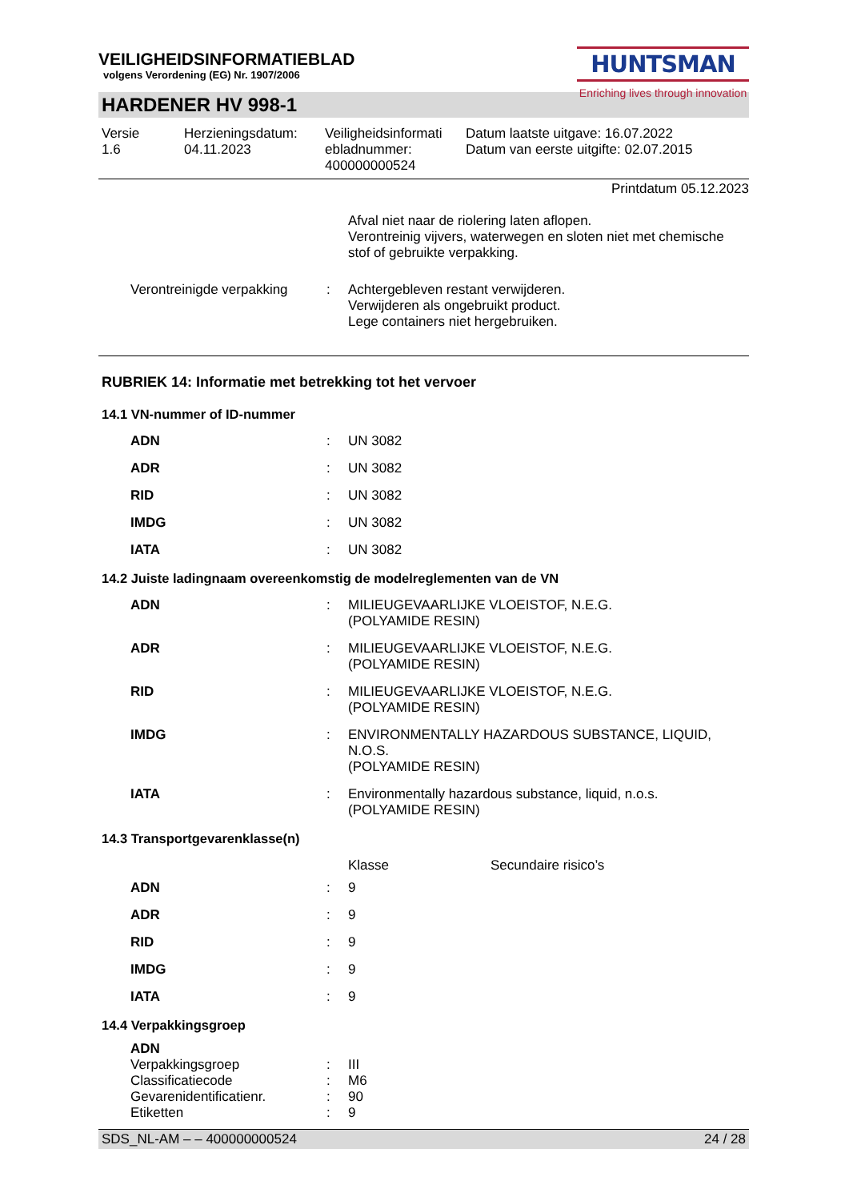VEILIGHEIDSINFORMATIEBLAD
volgens Verordening (EG) Nr. 1907/2006
HUNTSMAN
Enriching lives through innovation
HARDENER HV 998-1
| Versie 1.6 | Herzieningsdatum: 04.11.2023 | Veiligheidsinformati ebladnummer: 400000000524 | Datum laatste uitgave: 16.07.2022 Datum van eerste uitgifte: 02.07.2015 |
Printdatum 05.12.2023
| | | Afval niet naar de riolering laten aflopen. Verontreinig vijvers, waterwegen en sloten niet met chemische stof of gebruikte verpakking. |
| Verontreinigde verpakking | : | Achtergebleven restant verwijderen. Verwijderen als ongebruikt product. Lege containers niet hergebruiken. |
RUBRIEK 14: Informatie met betrekking tot het vervoer
14.1 VN-nummer of ID-nummer
| ADN | : | UN 3082 |
| ADR | : | UN 3082 |
| RID | : | UN 3082 |
| IMDG | : | UN 3082 |
| IATA | : | UN 3082 |
14.2 Juiste ladingnaam overeenkomstig de modelreglementen van de VN
| ADN | : | MILIEUGEVAARLIJKE VLOEISTOF, N.E.G. (POLYAMIDE RESIN) |
| ADR | : | MILIEUGEVAARLIJKE VLOEISTOF, N.E.G. (POLYAMIDE RESIN) |
| RID | : | MILIEUGEVAARLIJKE VLOEISTOF, N.E.G. (POLYAMIDE RESIN) |
| IMDG | : | ENVIRONMENTALLY HAZARDOUS SUBSTANCE, LIQUID, N.O.S. (POLYAMIDE RESIN) |
| IATA | : | Environmentally hazardous substance, liquid, n.o.s. (POLYAMIDE RESIN) |
14.3 Transportgevarenklasse(n)
| | | Klasse | Secundaire risico’s |
| ADN | : | 9 | |
| ADR | : | 9 | |
| RID | : | 9 | |
| IMDG | : | 9 | |
| IATA | : | 9 | |
14.4 Verpakkingsgroep
| ADN | | |
| Verpakkingsgroep | : | III |
| Classificatiecode | : | M6 |
| Gevarenidentificatienr. | : | 90 |
| Etiketten | : | 9 |
SDS_NL-AM – – 400000000524 24 / 28